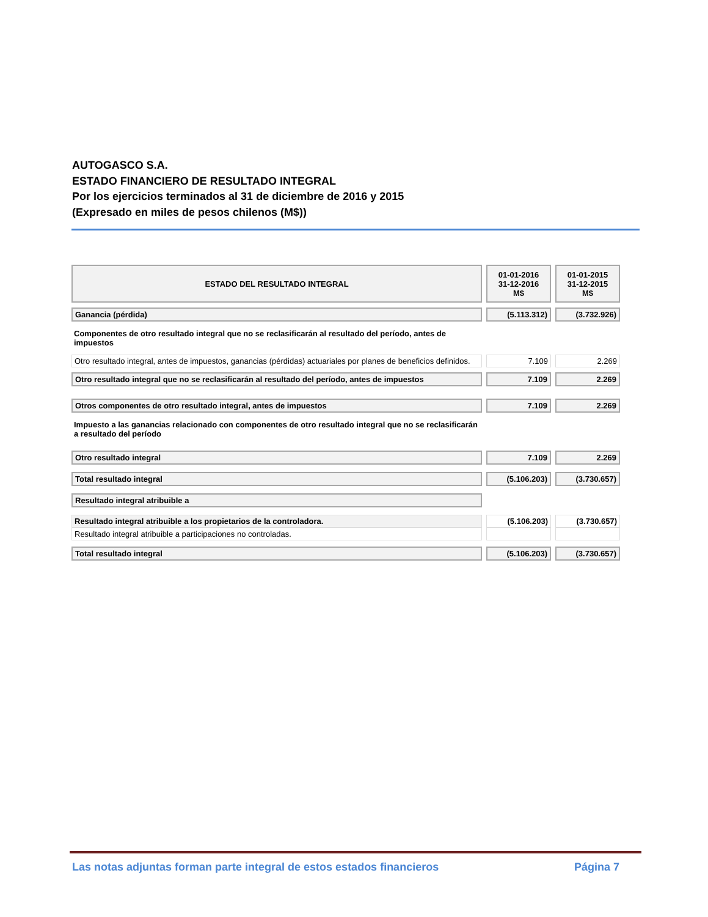AUTOGASCO S.A.
ESTADO FINANCIERO DE RESULTADO INTEGRAL
Por los ejercicios terminados al 31 de diciembre de 2016 y 2015
(Expresado en miles de pesos chilenos (M$))
| ESTADO DEL RESULTADO INTEGRAL | 01-01-2016 31-12-2016 M$ | 01-01-2015 31-12-2015 M$ |
| --- | --- | --- |
| Ganancia (pérdida) | (5.113.312) | (3.732.926) |
| Componentes de otro resultado integral que no se reclasificarán al resultado del período, antes de impuestos | | |
| Otro resultado integral, antes de impuestos, ganancias (pérdidas) actuariales por planes de beneficios definidos. | 7.109 | 2.269 |
| Otro resultado integral que no se reclasificarán al resultado del período, antes de impuestos | 7.109 | 2.269 |
| Otros componentes de otro resultado integral, antes de impuestos | 7.109 | 2.269 |
| Impuesto a las ganancias relacionado con componentes de otro resultado integral que no se reclasificarán a resultado del período | | |
| Otro resultado integral | 7.109 | 2.269 |
| Total resultado integral | (5.106.203) | (3.730.657) |
| Resultado integral atribuible a | | |
| Resultado integral atribuible a los propietarios de la controladora. | (5.106.203) | (3.730.657) |
| Resultado integral atribuible a participaciones no controladas. | | |
| Total resultado integral | (5.106.203) | (3.730.657) |
Las notas adjuntas forman parte integral de estos estados financieros Página 7